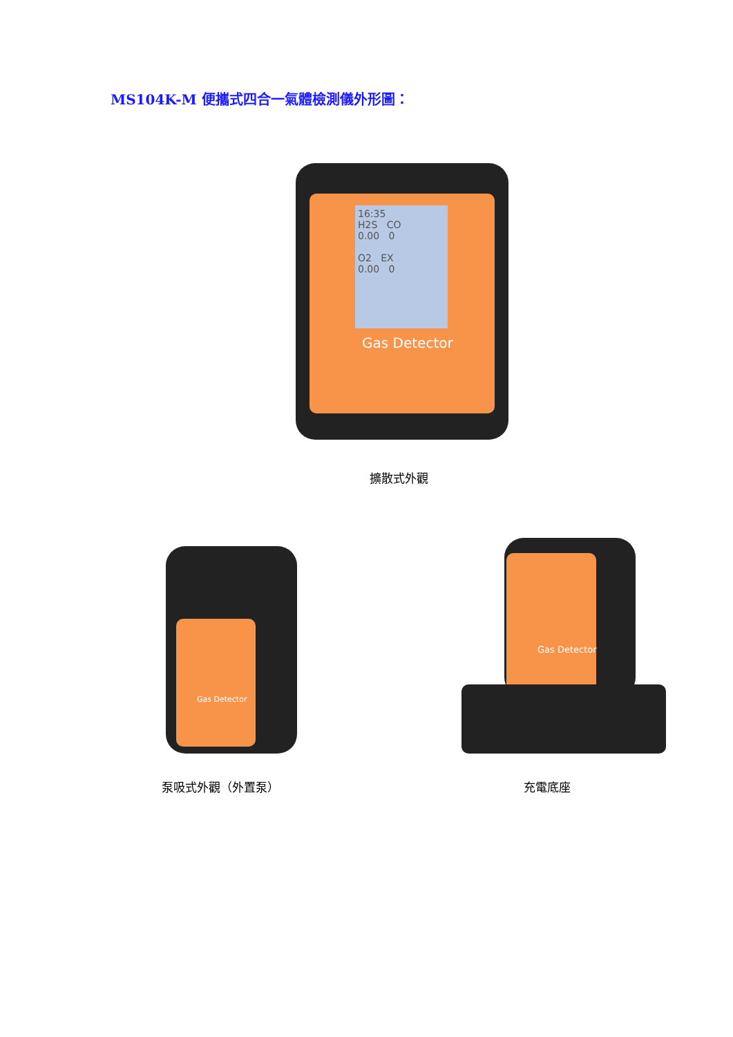MS104K-M 便攜式四合一氣體檢測儀外形圖：
16:35
H2S CO
0.00 0
O2 EX
0.00 0
Gas Detector
擴散式外觀
Gas Detector
Gas Detector
泵吸式外觀（外置泵） 充電底座